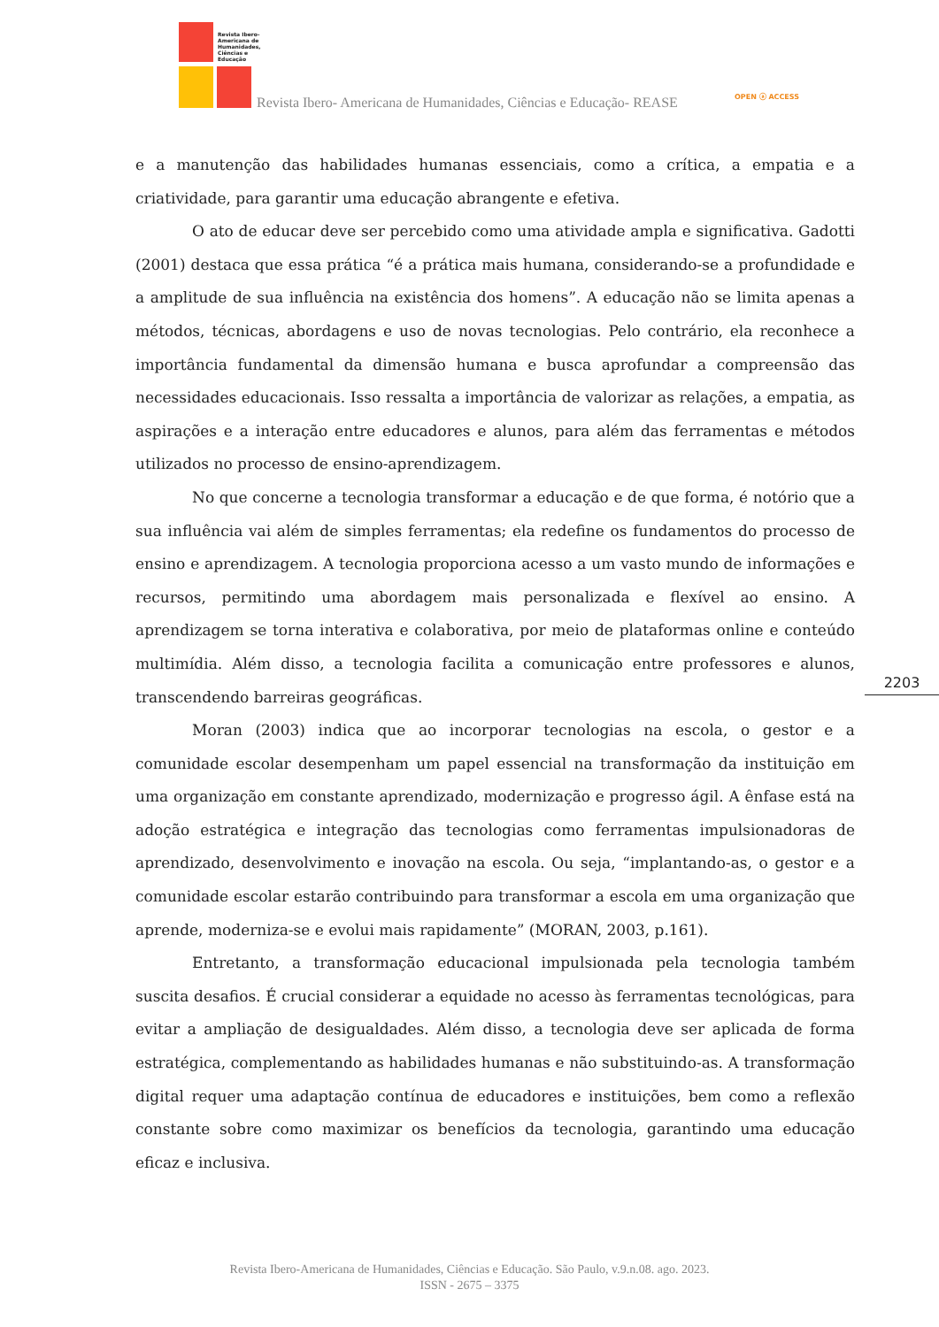Revista Ibero-Americana de Humanidades, Ciências e Educação
Revista Ibero- Americana de Humanidades, Ciências e Educação- REASE OPEN ⓐ ACCESS
e a manutenção das habilidades humanas essenciais, como a crítica, a empatia e a criatividade, para garantir uma educação abrangente e efetiva.
O ato de educar deve ser percebido como uma atividade ampla e significativa. Gadotti (2001) destaca que essa prática “é a prática mais humana, considerando-se a profundidade e a amplitude de sua influência na existência dos homens”. A educação não se limita apenas a métodos, técnicas, abordagens e uso de novas tecnologias. Pelo contrário, ela reconhece a importância fundamental da dimensão humana e busca aprofundar a compreensão das necessidades educacionais. Isso ressalta a importância de valorizar as relações, a empatia, as aspirações e a interação entre educadores e alunos, para além das ferramentas e métodos utilizados no processo de ensino-aprendizagem.
No que concerne a tecnologia transformar a educação e de que forma, é notório que a sua influência vai além de simples ferramentas; ela redefine os fundamentos do processo de ensino e aprendizagem. A tecnologia proporciona acesso a um vasto mundo de informações e recursos, permitindo uma abordagem mais personalizada e flexível ao ensino. A aprendizagem se torna interativa e colaborativa, por meio de plataformas online e conteúdo multimídia. Além disso, a tecnologia facilita a comunicação entre professores e alunos, transcendendo barreiras geográficas.
Moran (2003) indica que ao incorporar tecnologias na escola, o gestor e a comunidade escolar desempenham um papel essencial na transformação da instituição em uma organização em constante aprendizado, modernização e progresso ágil. A ênfase está na adoção estratégica e integração das tecnologias como ferramentas impulsionadoras de aprendizado, desenvolvimento e inovação na escola. Ou seja, “implantando-as, o gestor e a comunidade escolar estarão contribuindo para transformar a escola em uma organização que aprende, moderniza-se e evolui mais rapidamente” (MORAN, 2003, p.161).
Entretanto, a transformação educacional impulsionada pela tecnologia também suscita desafios. É crucial considerar a equidade no acesso às ferramentas tecnológicas, para evitar a ampliação de desigualdades. Além disso, a tecnologia deve ser aplicada de forma estratégica, complementando as habilidades humanas e não substituindo-as. A transformação digital requer uma adaptação contínua de educadores e instituições, bem como a reflexão constante sobre como maximizar os benefícios da tecnologia, garantindo uma educação eficaz e inclusiva.
2203
Revista Ibero-Americana de Humanidades, Ciências e Educação. São Paulo, v.9.n.08. ago. 2023.
ISSN - 2675 – 3375